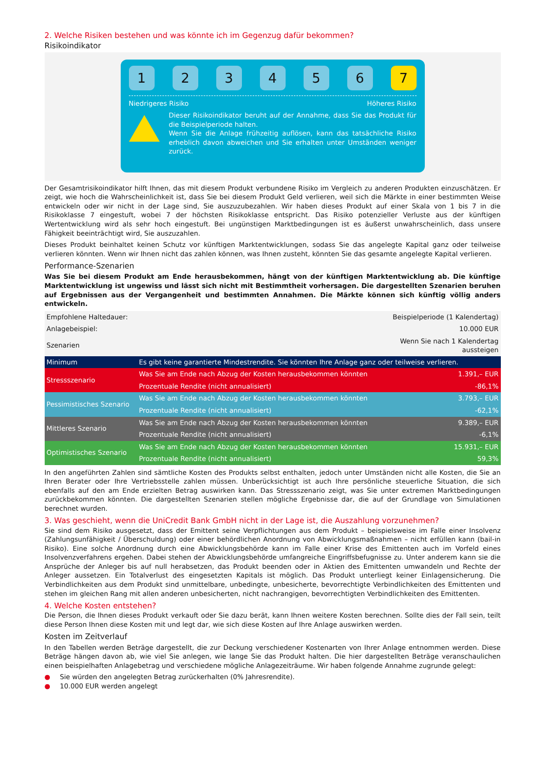2. Welche Risiken bestehen und was könnte ich im Gegenzug dafür bekommen?
Risikoindikator
1 2 3 4 5 6 7
Niedrigeres Risiko Höheres Risiko
Dieser Risikoindikator beruht auf der Annahme, dass Sie das Produkt für die Beispielperiode halten.
Wenn Sie die Anlage frühzeitig auflösen, kann das tatsächliche Risiko erheblich davon abweichen und Sie erhalten unter Umständen weniger zurück.
Der Gesamtrisikoindikator hilft Ihnen, das mit diesem Produkt verbundene Risiko im Vergleich zu anderen Produkten einzuschätzen. Er zeigt, wie hoch die Wahrscheinlichkeit ist, dass Sie bei diesem Produkt Geld verlieren, weil sich die Märkte in einer bestimmten Weise entwickeln oder wir nicht in der Lage sind, Sie auszuzubezahlen. Wir haben dieses Produkt auf einer Skala von 1 bis 7 in die Risikoklasse 7 eingestuft, wobei 7 der höchsten Risikoklasse entspricht. Das Risiko potenzieller Verluste aus der künftigen Wertentwicklung wird als sehr hoch eingestuft. Bei ungünstigen Marktbedingungen ist es äußerst unwahrscheinlich, dass unsere Fähigkeit beeinträchtigt wird, Sie auszuzahlen.
Dieses Produkt beinhaltet keinen Schutz vor künftigen Marktentwicklungen, sodass Sie das angelegte Kapital ganz oder teilweise verlieren könnten. Wenn wir Ihnen nicht das zahlen können, was Ihnen zusteht, könnten Sie das gesamte angelegte Kapital verlieren.
Performance-Szenarien
Was Sie bei diesem Produkt am Ende herausbekommen, hängt von der künftigen Marktentwicklung ab. Die künftige Marktentwicklung ist ungewiss und lässt sich nicht mit Bestimmtheit vorhersagen. Die dargestellten Szenarien beruhen auf Ergebnissen aus der Vergangenheit und bestimmten Annahmen. Die Märkte können sich künftig völlig anders entwickeln.
| Empfohlene Haltedauer: | | Beispielperiode (1 Kalendertag) |
| Anlagebeispiel: | | 10.000 EUR |
| Szenarien | | Wenn Sie nach 1 Kalendertag aussteigen |
| Minimum | Es gibt keine garantierte Mindestrendite. Sie könnten Ihre Anlage ganz oder teilweise verlieren. | |
| Stressszenario | Was Sie am Ende nach Abzug der Kosten herausbekommen könnten | 1.391,– EUR |
| | Prozentuale Rendite (nicht annualisiert) | -86,1% |
| Pessimistisches Szenario | Was Sie am Ende nach Abzug der Kosten herausbekommen könnten | 3.793,– EUR |
| | Prozentuale Rendite (nicht annualisiert) | -62,1% |
| Mittleres Szenario | Was Sie am Ende nach Abzug der Kosten herausbekommen könnten | 9.389,– EUR |
| | Prozentuale Rendite (nicht annualisiert) | -6,1% |
| Optimistisches Szenario | Was Sie am Ende nach Abzug der Kosten herausbekommen könnten | 15.931,– EUR |
| | Prozentuale Rendite (nicht annualisiert) | 59,3% |
In den angeführten Zahlen sind sämtliche Kosten des Produkts selbst enthalten, jedoch unter Umständen nicht alle Kosten, die Sie an Ihren Berater oder Ihre Vertriebsstelle zahlen müssen. Unberücksichtigt ist auch Ihre persönliche steuerliche Situation, die sich ebenfalls auf den am Ende erzielten Betrag auswirken kann. Das Stressszenario zeigt, was Sie unter extremen Marktbedingungen zurückbekommen könnten. Die dargestellten Szenarien stellen mögliche Ergebnisse dar, die auf der Grundlage von Simulationen berechnet wurden.
3. Was geschieht, wenn die UniCredit Bank GmbH nicht in der Lage ist, die Auszahlung vorzunehmen?
Sie sind dem Risiko ausgesetzt, dass der Emittent seine Verpflichtungen aus dem Produkt – beispielsweise im Falle einer Insolvenz (Zahlungsunfähigkeit / Überschuldung) oder einer behördlichen Anordnung von Abwicklungsmaßnahmen – nicht erfüllen kann (bail-in Risiko). Eine solche Anordnung durch eine Abwicklungsbehörde kann im Falle einer Krise des Emittenten auch im Vorfeld eines Insolvenzverfahrens ergehen. Dabei stehen der Abwicklungsbehörde umfangreiche Eingriffsbefugnisse zu. Unter anderem kann sie die Ansprüche der Anleger bis auf null herabsetzen, das Produkt beenden oder in Aktien des Emittenten umwandeln und Rechte der Anleger aussetzen. Ein Totalverlust des eingesetzten Kapitals ist möglich. Das Produkt unterliegt keiner Einlagensicherung. Die Verbindlichkeiten aus dem Produkt sind unmittelbare, unbedingte, unbesicherte, bevorrechtigte Verbindlichkeiten des Emittenten und stehen im gleichen Rang mit allen anderen unbesicherten, nicht nachrangigen, bevorrechtigten Verbindlichkeiten des Emittenten.
4. Welche Kosten entstehen?
Die Person, die Ihnen dieses Produkt verkauft oder Sie dazu berät, kann Ihnen weitere Kosten berechnen. Sollte dies der Fall sein, teilt diese Person Ihnen diese Kosten mit und legt dar, wie sich diese Kosten auf Ihre Anlage auswirken werden.
Kosten im Zeitverlauf
In den Tabellen werden Beträge dargestellt, die zur Deckung verschiedener Kostenarten von Ihrer Anlage entnommen werden. Diese Beträge hängen davon ab, wie viel Sie anlegen, wie lange Sie das Produkt halten. Die hier dargestellten Beträge veranschaulichen einen beispielhaften Anlagebetrag und verschiedene mögliche Anlagezeiträume. Wir haben folgende Annahme zugrunde gelegt:
● Sie würden den angelegten Betrag zurückerhalten (0% Jahresrendite).
● 10.000 EUR werden angelegt